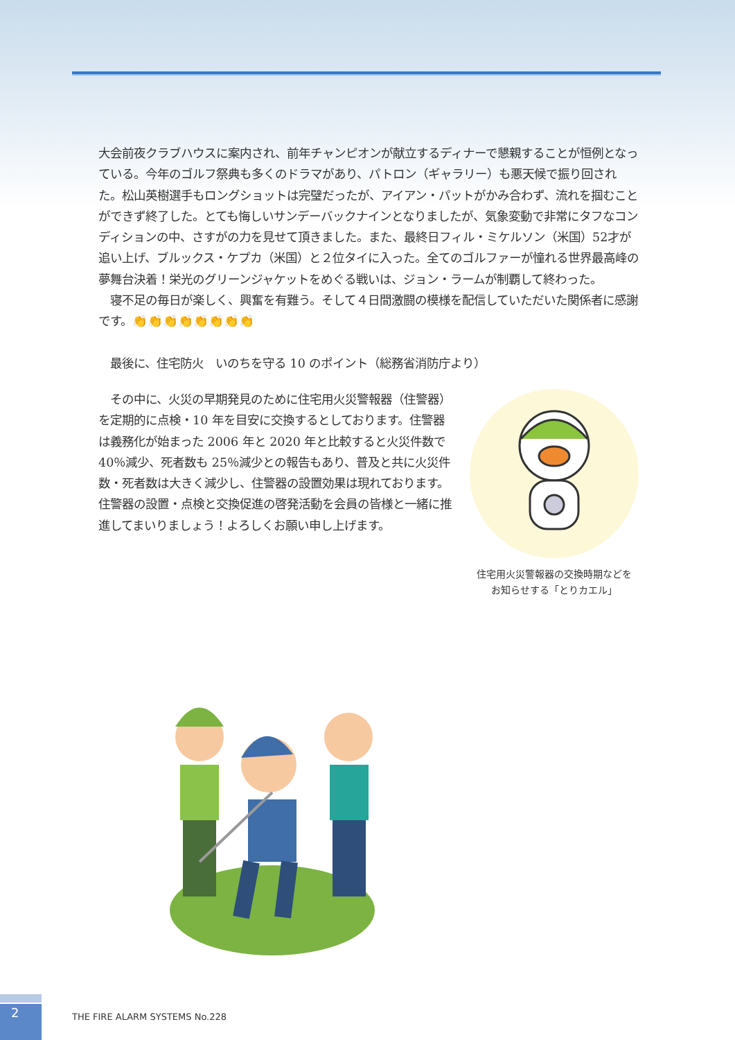大会前夜クラブハウスに案内され、前年チャンピオンが献立するディナーで懇親することが恒例となっている。今年のゴルフ祭典も多くのドラマがあり、パトロン（ギャラリー）も悪天候で振り回された。松山英樹選手もロングショットは完璧だったが、アイアン・パットがかみ合わず、流れを掴むことができず終了した。とても悔しいサンデーバックナインとなりましたが、気象変動で非常にタフなコンディションの中、さすがの力を見せて頂きました。また、最終日フィル・ミケルソン（米国）52才が追い上げ、ブルックス・ケプカ（米国）と２位タイに入った。全てのゴルファーが憧れる世界最高峰の夢舞台決着！栄光のグリーンジャケットをめぐる戦いは、ジョン・ラームが制覇して終わった。
　寝不足の毎日が楽しく、興奮を有難う。そして４日間激闘の模様を配信していただいた関係者に感謝です。👏👏👏👏👏👏👏👏
　最後に、住宅防火　いのちを守る 10 のポイント（総務省消防庁より）
　その中に、火災の早期発見のために住宅用火災警報器（住警器）を定期的に点検・10 年を目安に交換するとしております。住警器は義務化が始まった 2006 年と 2020 年と比較すると火災件数で 40％減少、死者数も 25％減少との報告もあり、普及と共に火災件数・死者数は大きく減少し、住警器の設置効果は現れております。住警器の設置・点検と交換促進の啓発活動を会員の皆様と一緒に推進してまいりましょう！よろしくお願い申し上げます。
住宅用火災警報器の交換時期などを
お知らせする「とりカエル」
2
THE FIRE ALARM SYSTEMS No.228